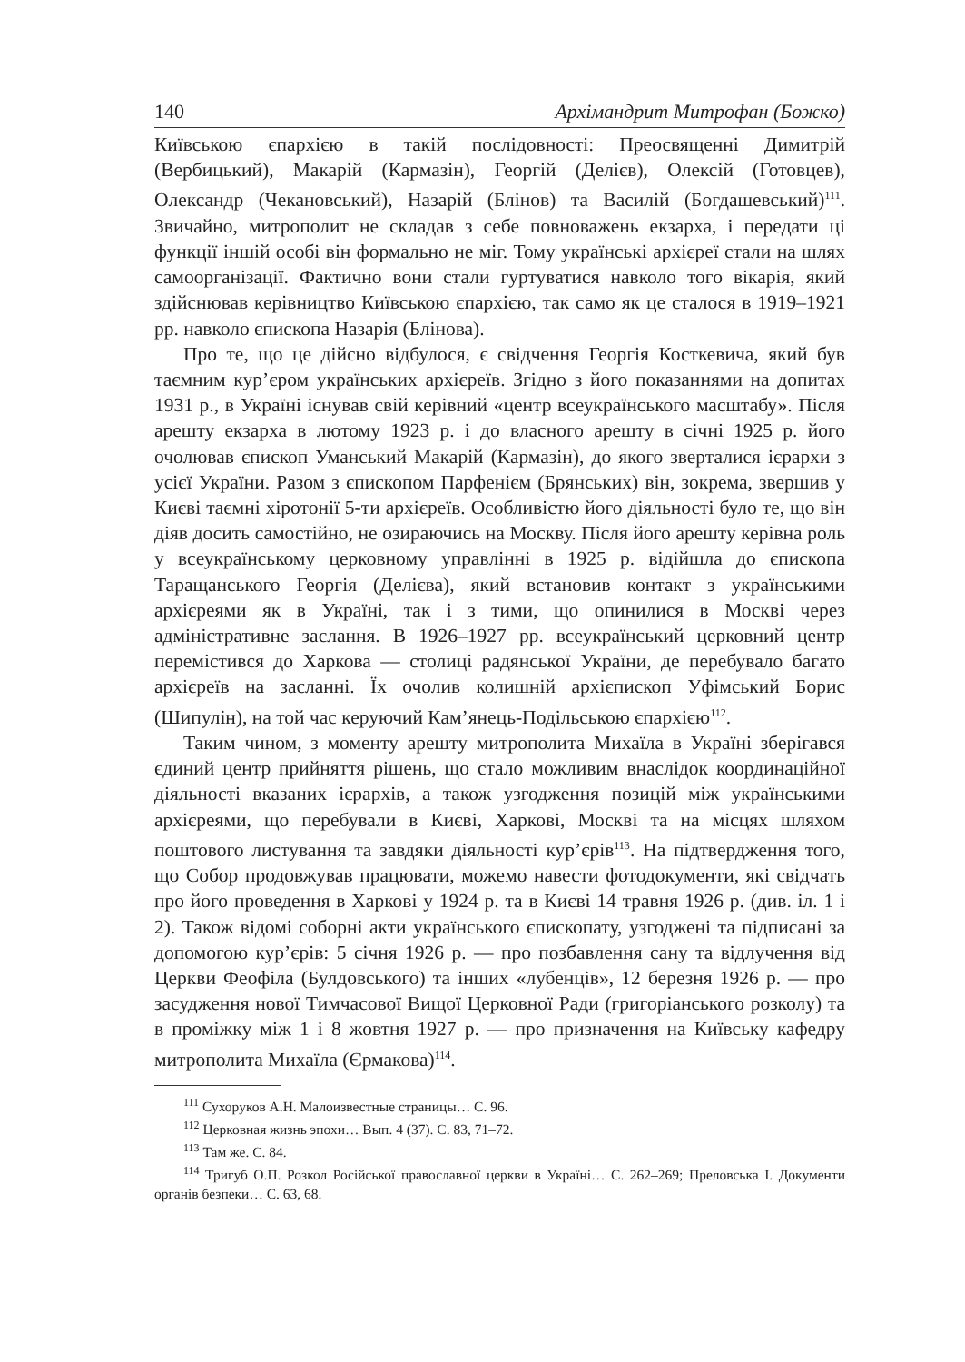140 Архімандрит Митрофан (Божко)
Київською єпархією в такій послідовності: Преосвященні Димитрій (Вербицький), Макарій (Кармазін), Георгій (Делієв), Олексій (Готовцев), Олександр (Чекановський), Назарій (Блінов) та Василій (Богдашевський)<sup>111</sup>. Звичайно, митрополит не складав з себе повноважень екзарха, і передати ці функції іншій особі він формально не міг. Тому українські архієреї стали на шлях самоорганізації. Фактично вони стали гуртуватися навколо того вікарія, який здійснював керівництво Київською єпархією, так само як це сталося в 1919–1921 рр. навколо єпископа Назарія (Блінова).
Про те, що це дійсно відбулося, є свідчення Георгія Косткевича, який був таємним кур’єром українських архієреїв. Згідно з його показаннями на допитах 1931 р., в Україні існував свій керівний «центр всеукраїнського масштабу». Після арешту екзарха в лютому 1923 р. і до власного арешту в січні 1925 р. його очолював єпископ Уманський Макарій (Кармазін), до якого зверталися ієрархи з усієї України. Разом з єпископом Парфенієм (Брянських) він, зокрема, звершив у Києві таємні хіротонії 5-ти архієреїв. Особливістю його діяльності було те, що він діяв досить самостійно, не озираючись на Москву. Після його арешту керівна роль у всеукраїнському церковному управлінні в 1925 р. відійшла до єпископа Таращанського Георгія (Делієва), який встановив контакт з українськими архієреями як в Україні, так і з тими, що опинилися в Москві через адміністративне заслання. В 1926–1927 рр. всеукраїнський церковний центр перемістився до Харкова — столиці радянської України, де перебувало багато архієреїв на засланні. Їх очолив колишній архієпископ Уфімський Борис (Шипулін), на той час керуючий Кам’янець-Подільською єпархією<sup>112</sup>.
Таким чином, з моменту арешту митрополита Михаїла в Україні зберігався єдиний центр прийняття рішень, що стало можливим внаслідок координаційної діяльності вказаних ієрархів, а також узгодження позицій між українськими архієреями, що перебували в Києві, Харкові, Москві та на місцях шляхом поштового листування та завдяки діяльності кур’єрів<sup>113</sup>. На підтвердження того, що Собор продовжував працювати, можемо навести фотодокументи, які свідчать про його проведення в Харкові у 1924 р. та в Києві 14 травня 1926 р. (див. іл. 1 і 2). Також відомі соборні акти українського єпископату, узгоджені та підписані за допомогою кур’єрів: 5 січня 1926 р. — про позбавлення сану та відлучення від Церкви Феофіла (Булдовського) та інших «лубенців», 12 березня 1926 р. — про засудження нової Тимчасової Вищої Церковної Ради (григоріанського розколу) та в проміжку між 1 і 8 жовтня 1927 р. — про призначення на Київську кафедру митрополита Михаїла (Єрмакова)<sup>114</sup>.
<sup>111</sup> Сухоруков А.Н. Малоизвестные страницы… С. 96.
<sup>112</sup> Церковная жизнь эпохи… Вып. 4 (37). С. 83, 71–72.
<sup>113</sup> Там же. С. 84.
<sup>114</sup> Тригуб О.П. Розкол Російської православної церкви в Україні… С. 262–269; Преловська І. Документи органів безпеки… С. 63, 68.